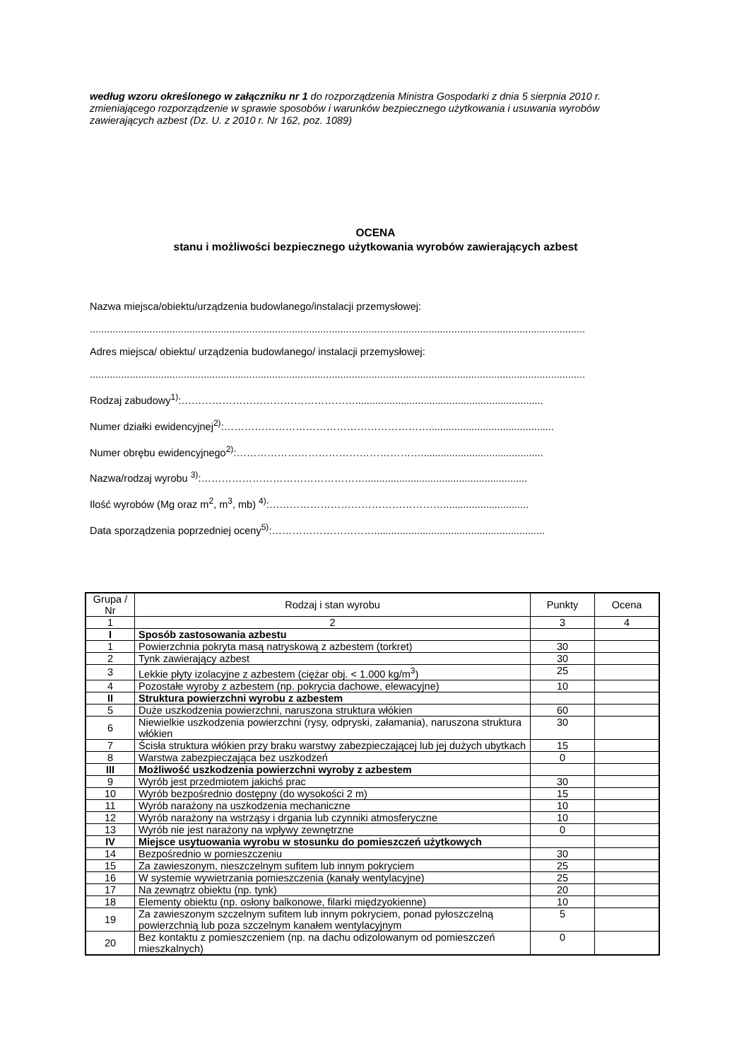według wzoru określonego w załączniku nr 1 do rozporządzenia Ministra Gospodarki z dnia 5 sierpnia 2010 r. zmieniającego rozporządzenie w sprawie sposobów i warunków bezpiecznego użytkowania i usuwania wyrobów zawierających azbest (Dz. U. z 2010 r. Nr 162, poz. 1089)
OCENA
stanu i możliwości bezpiecznego użytkowania wyrobów zawierających azbest
Nazwa miejsca/obiektu/urządzenia budowlanego/instalacji przemysłowej:
..............................................................................................................................................................................
Adres miejsca/ obiektu/ urządzenia budowlanego/ instalacji przemysłowej:
..............................................................................................................................................................................
Rodzaj zabudowy<sup>1)</sup>:……………………………………………..................................................................
Numer działki ewidencyjnej<sup>2)</sup>:……………………………………………………............................................
Numer obrębu ewidencyjnego<sup>2)</sup>:………………………………………………...........................................
Nazwa/rodzaj wyrobu <sup>3)</sup>:………………………………………….........................................................
Ilość wyrobów (Mg oraz m<sup>2</sup>, m<sup>3</sup>, mb) <sup>4)</sup>:……………………………………………..............................
Data sporządzenia poprzedniej oceny<sup>5)</sup>:…………………………............................................................
| Grupa / Nr | Rodzaj i stan wyrobu | Punkty | Ocena |
| --- | --- | --- | --- |
| 1 | 2 | 3 | 4 |
| I | Sposób zastosowania azbestu | | |
| 1 | Powierzchnia pokryta masą natryskową z azbestem (torkret) | 30 | |
| 2 | Tynk zawierający azbest | 30 | |
| 3 | Lekkie płyty izolacyjne z azbestem (ciężar obj. < 1.000 kg/m<sup>3</sup>) | 25 | |
| 4 | Pozostałe wyroby z azbestem (np. pokrycia dachowe, elewacyjne) | 10 | |
| II | Struktura powierzchni wyrobu z azbestem | | |
| 5 | Duże uszkodzenia powierzchni, naruszona struktura włókien | 60 | |
| 6 | Niewielkie uszkodzenia powierzchni (rysy, odpryski, załamania), naruszona struktura włókien | 30 | |
| 7 | Ścisła struktura włókien przy braku warstwy zabezpieczającej lub jej dużych ubytkach | 15 | |
| 8 | Warstwa zabezpieczająca bez uszkodzeń | 0 | |
| III | Możliwość uszkodzenia powierzchni wyroby z azbestem | | |
| 9 | Wyrób jest przedmiotem jakichś prac | 30 | |
| 10 | Wyrób bezpośrednio dostępny (do wysokości 2 m) | 15 | |
| 11 | Wyrób narażony na uszkodzenia mechaniczne | 10 | |
| 12 | Wyrób narażony na wstrząsy i drgania lub czynniki atmosferyczne | 10 | |
| 13 | Wyrób nie jest narażony na wpływy zewnętrzne | 0 | |
| IV | Miejsce usytuowania wyrobu w stosunku do pomieszczeń użytkowych | | |
| 14 | Bezpośrednio w pomieszczeniu | 30 | |
| 15 | Za zawieszonym, nieszczelnym sufitem lub innym pokryciem | 25 | |
| 16 | W systemie wywietrzania pomieszczenia (kanały wentylacyjne) | 25 | |
| 17 | Na zewnątrz obiektu (np. tynk) | 20 | |
| 18 | Elementy obiektu (np. osłony balkonowe, filarki międzyokienne) | 10 | |
| 19 | Za zawieszonym szczelnym sufitem lub innym pokryciem, ponad pyłoszczelną powierzchnią lub poza szczelnym kanałem wentylacyjnym | 5 | |
| 20 | Bez kontaktu z pomieszczeniem (np. na dachu odizolowanym od pomieszczeń mieszkalnych) | 0 | |